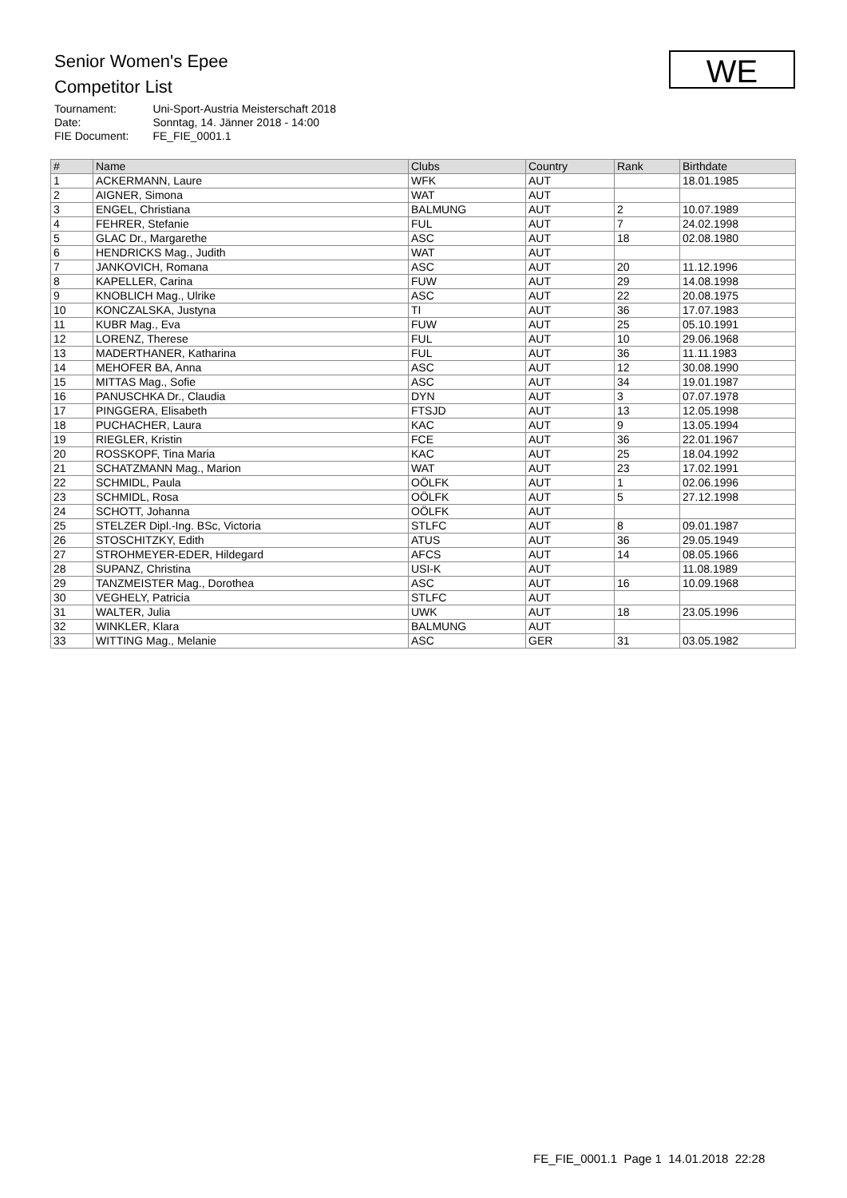Senior Women's Epee
Competitor List
| Tournament: | Uni-Sport-Austria Meisterschaft 2018 |
| Date: | Sonntag, 14. Jänner 2018 - 14:00 |
| FIE Document: | FE_FIE_0001.1 |
WE
| # | Name | Clubs | Country | Rank | Birthdate |
| --- | --- | --- | --- | --- | --- |
| 1 | ACKERMANN, Laure | WFK | AUT | | 18.01.1985 |
| 2 | AIGNER, Simona | WAT | AUT | | |
| 3 | ENGEL, Christiana | BALMUNG | AUT | 2 | 10.07.1989 |
| 4 | FEHRER, Stefanie | FUL | AUT | 7 | 24.02.1998 |
| 5 | GLAC Dr., Margarethe | ASC | AUT | 18 | 02.08.1980 |
| 6 | HENDRICKS Mag., Judith | WAT | AUT | | |
| 7 | JANKOVICH, Romana | ASC | AUT | 20 | 11.12.1996 |
| 8 | KAPELLER, Carina | FUW | AUT | 29 | 14.08.1998 |
| 9 | KNOBLICH Mag., Ulrike | ASC | AUT | 22 | 20.08.1975 |
| 10 | KONCZALSKA, Justyna | TI | AUT | 36 | 17.07.1983 |
| 11 | KUBR Mag., Eva | FUW | AUT | 25 | 05.10.1991 |
| 12 | LORENZ, Therese | FUL | AUT | 10 | 29.06.1968 |
| 13 | MADERTHANER, Katharina | FUL | AUT | 36 | 11.11.1983 |
| 14 | MEHOFER BA, Anna | ASC | AUT | 12 | 30.08.1990 |
| 15 | MITTAS Mag., Sofie | ASC | AUT | 34 | 19.01.1987 |
| 16 | PANUSCHKA Dr., Claudia | DYN | AUT | 3 | 07.07.1978 |
| 17 | PINGGERA, Elisabeth | FTSJD | AUT | 13 | 12.05.1998 |
| 18 | PUCHACHER, Laura | KAC | AUT | 9 | 13.05.1994 |
| 19 | RIEGLER, Kristin | FCE | AUT | 36 | 22.01.1967 |
| 20 | ROSSKOPF, Tina Maria | KAC | AUT | 25 | 18.04.1992 |
| 21 | SCHATZMANN Mag., Marion | WAT | AUT | 23 | 17.02.1991 |
| 22 | SCHMIDL, Paula | OÖLFK | AUT | 1 | 02.06.1996 |
| 23 | SCHMIDL, Rosa | OÖLFK | AUT | 5 | 27.12.1998 |
| 24 | SCHOTT, Johanna | OÖLFK | AUT | | |
| 25 | STELZER Dipl.-Ing. BSc, Victoria | STLFC | AUT | 8 | 09.01.1987 |
| 26 | STOSCHITZKY, Edith | ATUS | AUT | 36 | 29.05.1949 |
| 27 | STROHMEYER-EDER, Hildegard | AFCS | AUT | 14 | 08.05.1966 |
| 28 | SUPANZ, Christina | USI-K | AUT | | 11.08.1989 |
| 29 | TANZMEISTER Mag., Dorothea | ASC | AUT | 16 | 10.09.1968 |
| 30 | VEGHELY, Patricia | STLFC | AUT | | |
| 31 | WALTER, Julia | UWK | AUT | 18 | 23.05.1996 |
| 32 | WINKLER, Klara | BALMUNG | AUT | | |
| 33 | WITTING Mag., Melanie | ASC | GER | 31 | 03.05.1982 |
FE_FIE_0001.1 Page 1 14.01.2018 22:28